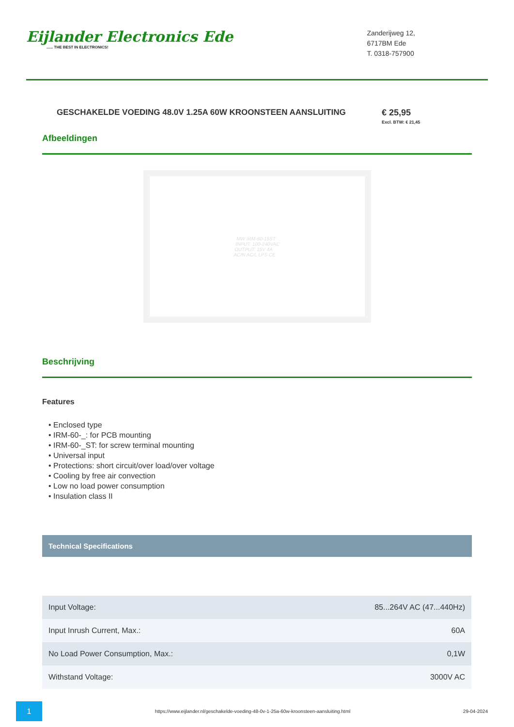Eijlander Electronics Ede...... THE BEST IN ELECTRONICS!
Zanderijweg 12,
6717BM Ede
T. 0318-757900
GESCHAKELDE VOEDING 48.0V 1.25A 60W KROONSTEEN AANSLUITING € 25,95
Excl. BTW: € 21,45
Afbeeldingen
MW IRM-60-15ST
INPUT: 100-240VAC
OUTPUT: 15V 4A
AC/N AC/L LPS CE
Beschrijving
Features
• Enclosed type
• IRM-60-_: for PCB mounting
• IRM-60-_ST: for screw terminal mounting
• Universal input
• Protections: short circuit/over load/over voltage
• Cooling by free air convection
• Low no load power consumption
• Insulation class II
Technical Specifications
| Input Voltage: | 85...264V AC (47...440Hz) |
| Input Inrush Current, Max.: | 60A |
| No Load Power Consumption, Max.: | 0,1W |
| Withstand Voltage: | 3000V AC |
1
https://www.eijlander.nl/geschakelde-voeding-48-0v-1-25a-60w-kroonsteen-aansluiting.html
29-04-2024